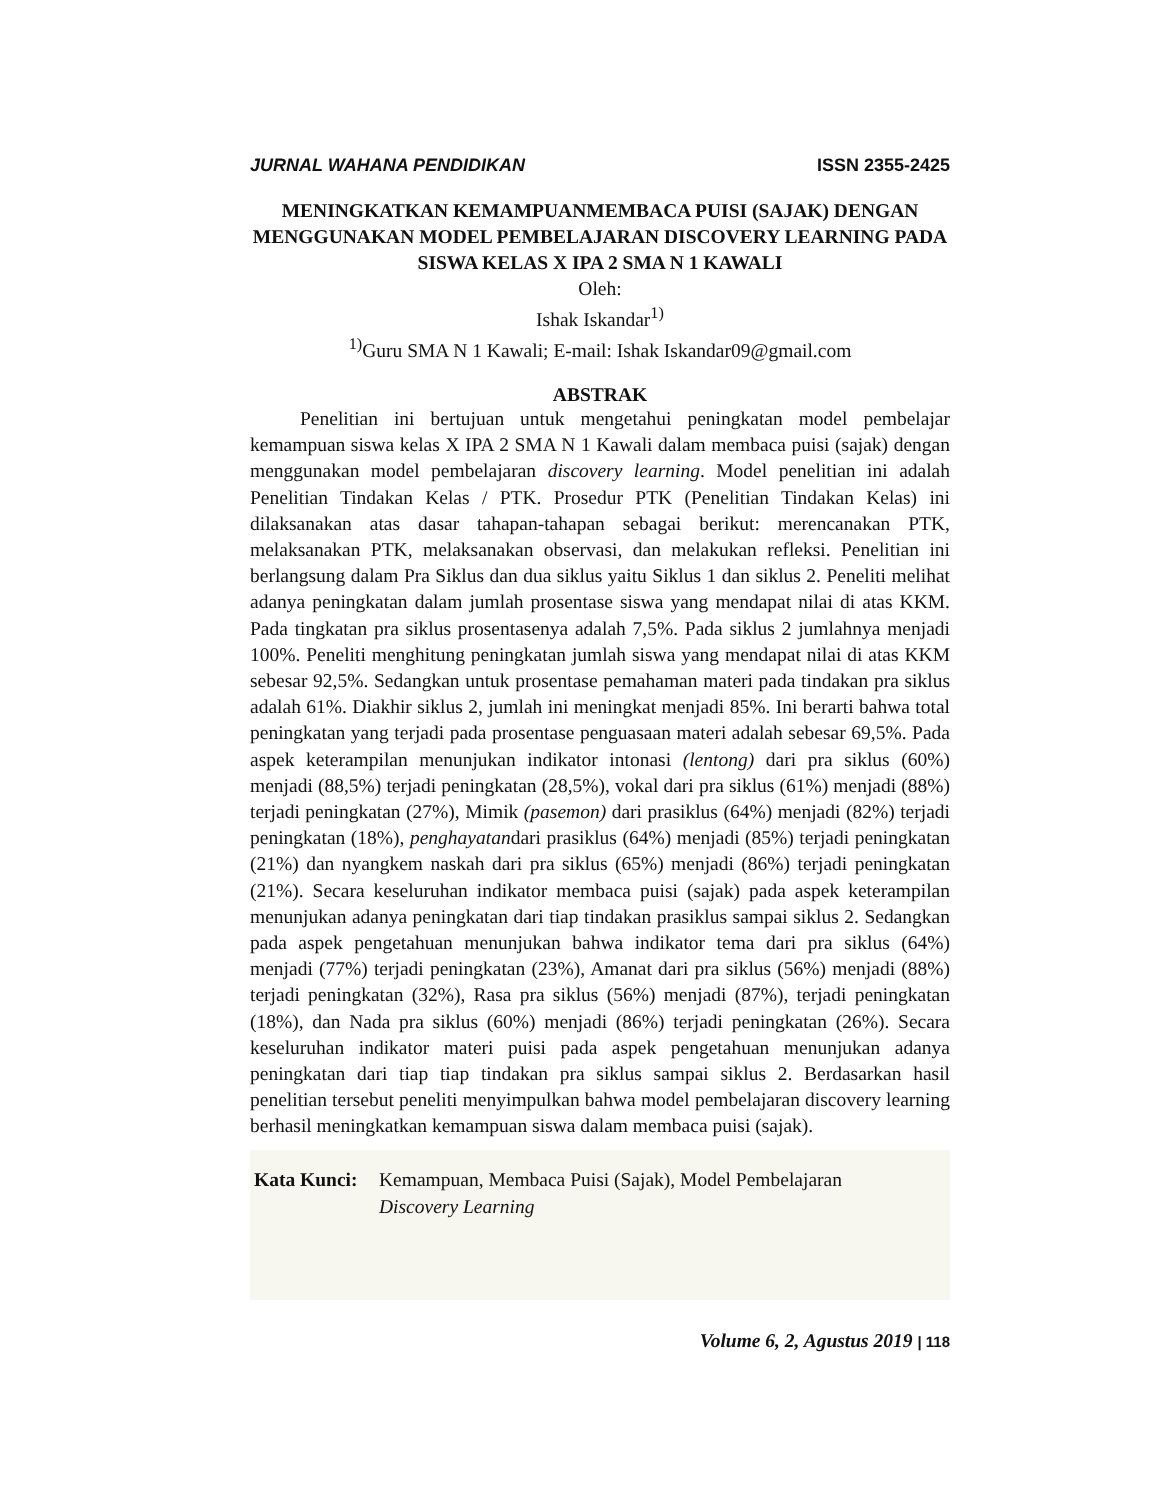JURNAL WAHANA PENDIDIKAN ISSN 2355-2425
MENINGKATKAN KEMAMPUANMEMBACA PUISI (SAJAK) DENGAN MENGGUNAKAN MODEL PEMBELAJARAN DISCOVERY LEARNING PADA SISWA KELAS X IPA 2 SMA N 1 KAWALI
Oleh:
Ishak Iskandar<sup>1)</sup>
<sup>1)</sup> Guru SMA N 1 Kawali; E-mail: Ishak Iskandar09@gmail.com
ABSTRAK
Penelitian ini bertujuan untuk mengetahui peningkatan model pembelajar kemampuan siswa kelas X IPA 2 SMA N 1 Kawali dalam membaca puisi (sajak) dengan menggunakan model pembelajaran discovery learning. Model penelitian ini adalah Penelitian Tindakan Kelas / PTK. Prosedur PTK (Penelitian Tindakan Kelas) ini dilaksanakan atas dasar tahapan-tahapan sebagai berikut: merencanakan PTK, melaksanakan PTK, melaksanakan observasi, dan melakukan refleksi. Penelitian ini berlangsung dalam Pra Siklus dan dua siklus yaitu Siklus 1 dan siklus 2. Peneliti melihat adanya peningkatan dalam jumlah prosentase siswa yang mendapat nilai di atas KKM. Pada tingkatan pra siklus prosentasenya adalah 7,5%. Pada siklus 2 jumlahnya menjadi 100%. Peneliti menghitung peningkatan jumlah siswa yang mendapat nilai di atas KKM sebesar 92,5%. Sedangkan untuk prosentase pemahaman materi pada tindakan pra siklus adalah 61%. Diakhir siklus 2, jumlah ini meningkat menjadi 85%. Ini berarti bahwa total peningkatan yang terjadi pada prosentase penguasaan materi adalah sebesar 69,5%. Pada aspek keterampilan menunjukan indikator intonasi (lentong) dari pra siklus (60%) menjadi (88,5%) terjadi peningkatan (28,5%), vokal dari pra siklus (61%) menjadi (88%) terjadi peningkatan (27%), Mimik (pasemon) dari prasiklus (64%) menjadi (82%) terjadi peningkatan (18%), penghayatandari prasiklus (64%) menjadi (85%) terjadi peningkatan (21%) dan nyangkem naskah dari pra siklus (65%) menjadi (86%) terjadi peningkatan (21%). Secara keseluruhan indikator membaca puisi (sajak) pada aspek keterampilan menunjukan adanya peningkatan dari tiap tindakan prasiklus sampai siklus 2. Sedangkan pada aspek pengetahuan menunjukan bahwa indikator tema dari pra siklus (64%) menjadi (77%) terjadi peningkatan (23%), Amanat dari pra siklus (56%) menjadi (88%) terjadi peningkatan (32%), Rasa pra siklus (56%) menjadi (87%), terjadi peningkatan (18%), dan Nada pra siklus (60%) menjadi (86%) terjadi peningkatan (26%). Secara keseluruhan indikator materi puisi pada aspek pengetahuan menunjukan adanya peningkatan dari tiap tiap tindakan pra siklus sampai siklus 2. Berdasarkan hasil penelitian tersebut peneliti menyimpulkan bahwa model pembelajaran discovery learning berhasil meningkatkan kemampuan siswa dalam membaca puisi (sajak).
Kata Kunci: Kemampuan, Membaca Puisi (Sajak), Model Pembelajaran
Discovery Learning
Volume 6, 2, Agustus 2019 | 118